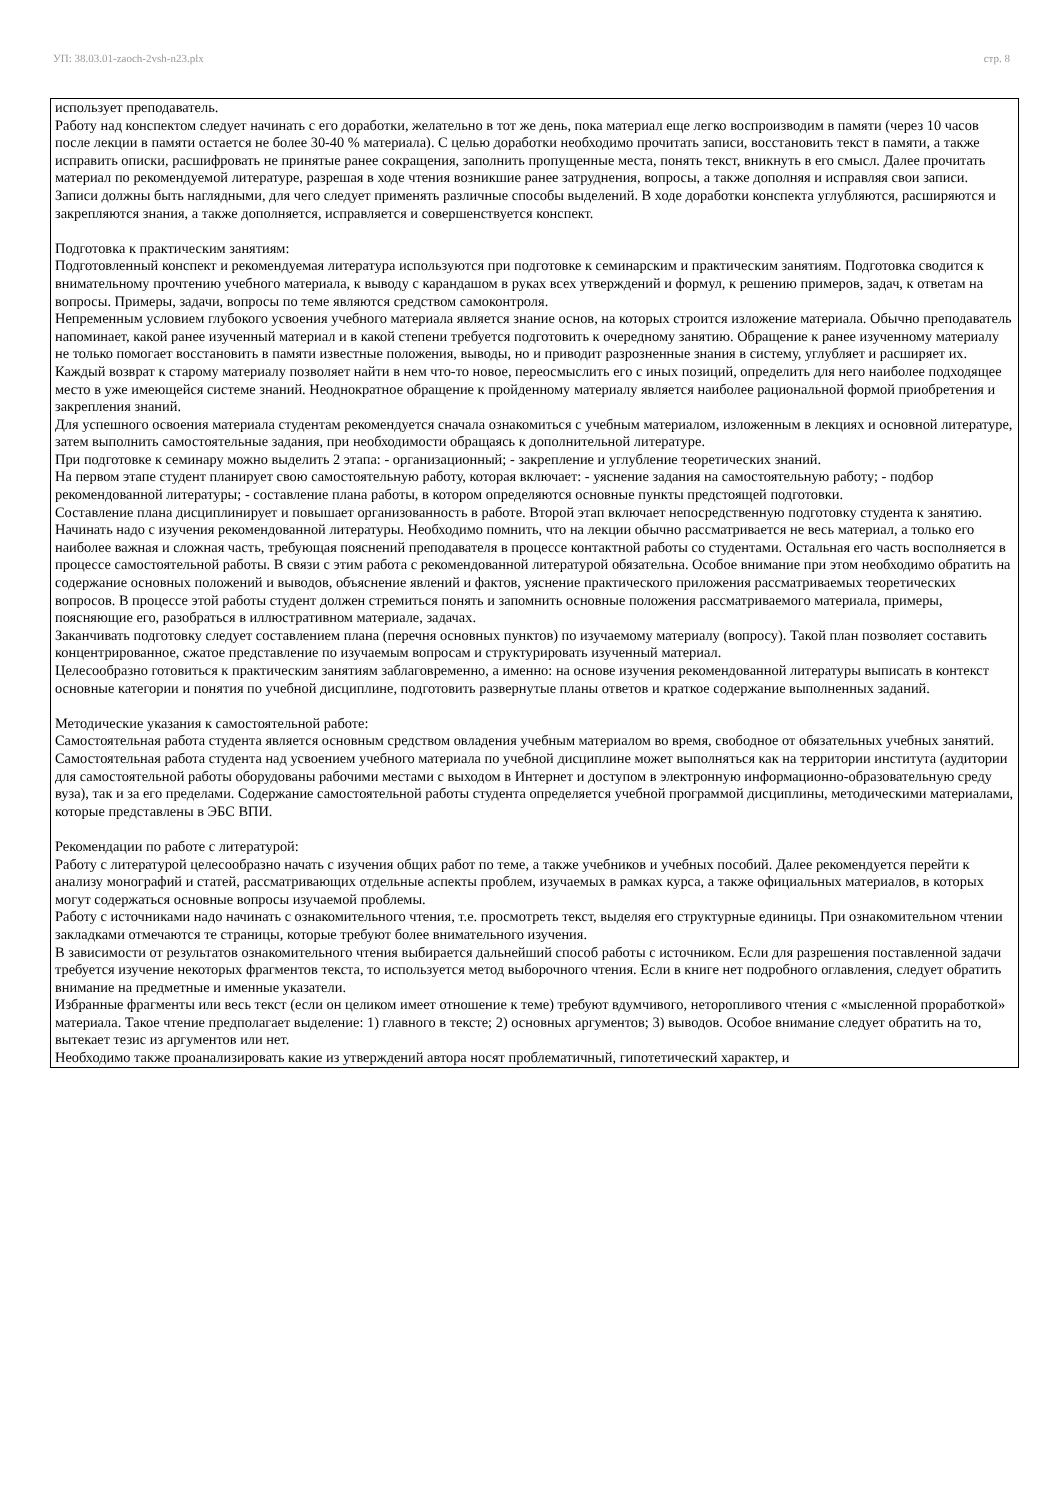УП: 38.03.01-zaoch-2vsh-n23.plx стр. 8
использует преподаватель.
Работу над конспектом следует начинать с его доработки, желательно в тот же день, пока материал еще легко воспроизводим в памяти (через 10 часов после лекции в памяти остается не более 30-40 % материала). С целью доработки необходимо прочитать записи, восстановить текст в памяти, а также исправить описки, расшифровать не принятые ранее сокращения, заполнить пропущенные места, понять текст, вникнуть в его смысл. Далее прочитать материал по рекомендуемой литературе, разрешая в ходе чтения возникшие ранее затруднения, вопросы, а также дополняя и исправляя свои записи. Записи должны быть наглядными, для чего следует применять различные способы выделений. В ходе доработки конспекта углубляются, расширяются и закрепляются знания, а также дополняется, исправляется и совершенствуется конспект.
Подготовка к практическим занятиям:
Подготовленный конспект и рекомендуемая литература используются при подготовке к семинарским и практическим занятиям. Подготовка сводится к внимательному прочтению учебного материала, к выводу с карандашом в руках всех утверждений и формул, к решению примеров, задач, к ответам на вопросы. Примеры, задачи, вопросы по теме являются средством самоконтроля.
Непременным условием глубокого усвоения учебного материала является знание основ, на которых строится изложение материала. Обычно преподаватель напоминает, какой ранее изученный материал и в какой степени требуется подготовить к очередному занятию. Обращение к ранее изученному материалу не только помогает восстановить в памяти известные положения, выводы, но и приводит разрозненные знания в систему, углубляет и расширяет их. Каждый возврат к старому материалу позволяет найти в нем что-то новое, переосмыслить его с иных позиций, определить для него наиболее подходящее место в уже имеющейся системе знаний. Неоднократное обращение к пройденному материалу является наиболее рациональной формой приобретения и закрепления знаний.
Для успешного освоения материала студентам рекомендуется сначала ознакомиться с учебным материалом, изложенным в лекциях и основной литературе, затем выполнить самостоятельные задания, при необходимости обращаясь к дополнительной литературе.
При подготовке к семинару можно выделить 2 этапа: - организационный; - закрепление и углубление теоретических знаний.
На первом этапе студент планирует свою самостоятельную работу, которая включает: - уяснение задания на самостоятельную работу; - подбор рекомендованной литературы; - составление плана работы, в котором определяются основные пункты предстоящей подготовки.
Составление плана дисциплинирует и повышает организованность в работе. Второй этап включает непосредственную подготовку студента к занятию. Начинать надо с изучения рекомендованной литературы. Необходимо помнить, что на лекции обычно рассматривается не весь материал, а только его наиболее важная и сложная часть, требующая пояснений преподавателя в процессе контактной работы со студентами. Остальная его часть восполняется в процессе самостоятельной работы. В связи с этим работа с рекомендованной литературой обязательна. Особое внимание при этом необходимо обратить на содержание основных положений и выводов, объяснение явлений и фактов, уяснение практического приложения рассматриваемых теоретических вопросов. В процессе этой работы студент должен стремиться понять и запомнить основные положения рассматриваемого материала, примеры, поясняющие его, разобраться в иллюстративном материале, задачах.
Заканчивать подготовку следует составлением плана (перечня основных пунктов) по изучаемому материалу (вопросу). Такой план позволяет составить концентрированное, сжатое представление по изучаемым вопросам и структурировать изученный материал.
Целесообразно готовиться к практическим занятиям заблаговременно, а именно: на основе изучения рекомендованной литературы выписать в контекст основные категории и понятия по учебной дисциплине, подготовить развернутые планы ответов и краткое содержание выполненных заданий.
Методические указания к самостоятельной работе:
Самостоятельная работа студента является основным средством овладения учебным материалом во время, свободное от обязательных учебных занятий. Самостоятельная работа студента над усвоением учебного материала по учебной дисциплине может выполняться как на территории института (аудитории для самостоятельной работы оборудованы рабочими местами с выходом в Интернет и доступом в электронную информационно-образовательную среду вуза), так и за его пределами. Содержание самостоятельной работы студента определяется учебной программой дисциплины, методическими материалами, которые представлены в ЭБС ВПИ.
Рекомендации по работе с литературой:
Работу с литературой целесообразно начать с изучения общих работ по теме, а также учебников и учебных пособий. Далее рекомендуется перейти к анализу монографий и статей, рассматривающих отдельные аспекты проблем, изучаемых в рамках курса, а также официальных материалов, в которых могут содержаться основные вопросы изучаемой проблемы.
Работу с источниками надо начинать с ознакомительного чтения, т.е. просмотреть текст, выделяя его структурные единицы. При ознакомительном чтении закладками отмечаются те страницы, которые требуют более внимательного изучения.
В зависимости от результатов ознакомительного чтения выбирается дальнейший способ работы с источником. Если для разрешения поставленной задачи требуется изучение некоторых фрагментов текста, то используется метод выборочного чтения. Если в книге нет подробного оглавления, следует обратить внимание на предметные и именные указатели.
Избранные фрагменты или весь текст (если он целиком имеет отношение к теме) требуют вдумчивого, неторопливого чтения с «мысленной проработкой» материала. Такое чтение предполагает выделение: 1) главного в тексте; 2) основных аргументов; 3) выводов. Особое внимание следует обратить на то, вытекает тезис из аргументов или нет.
Необходимо также проанализировать какие из утверждений автора носят проблематичный, гипотетический характер, и